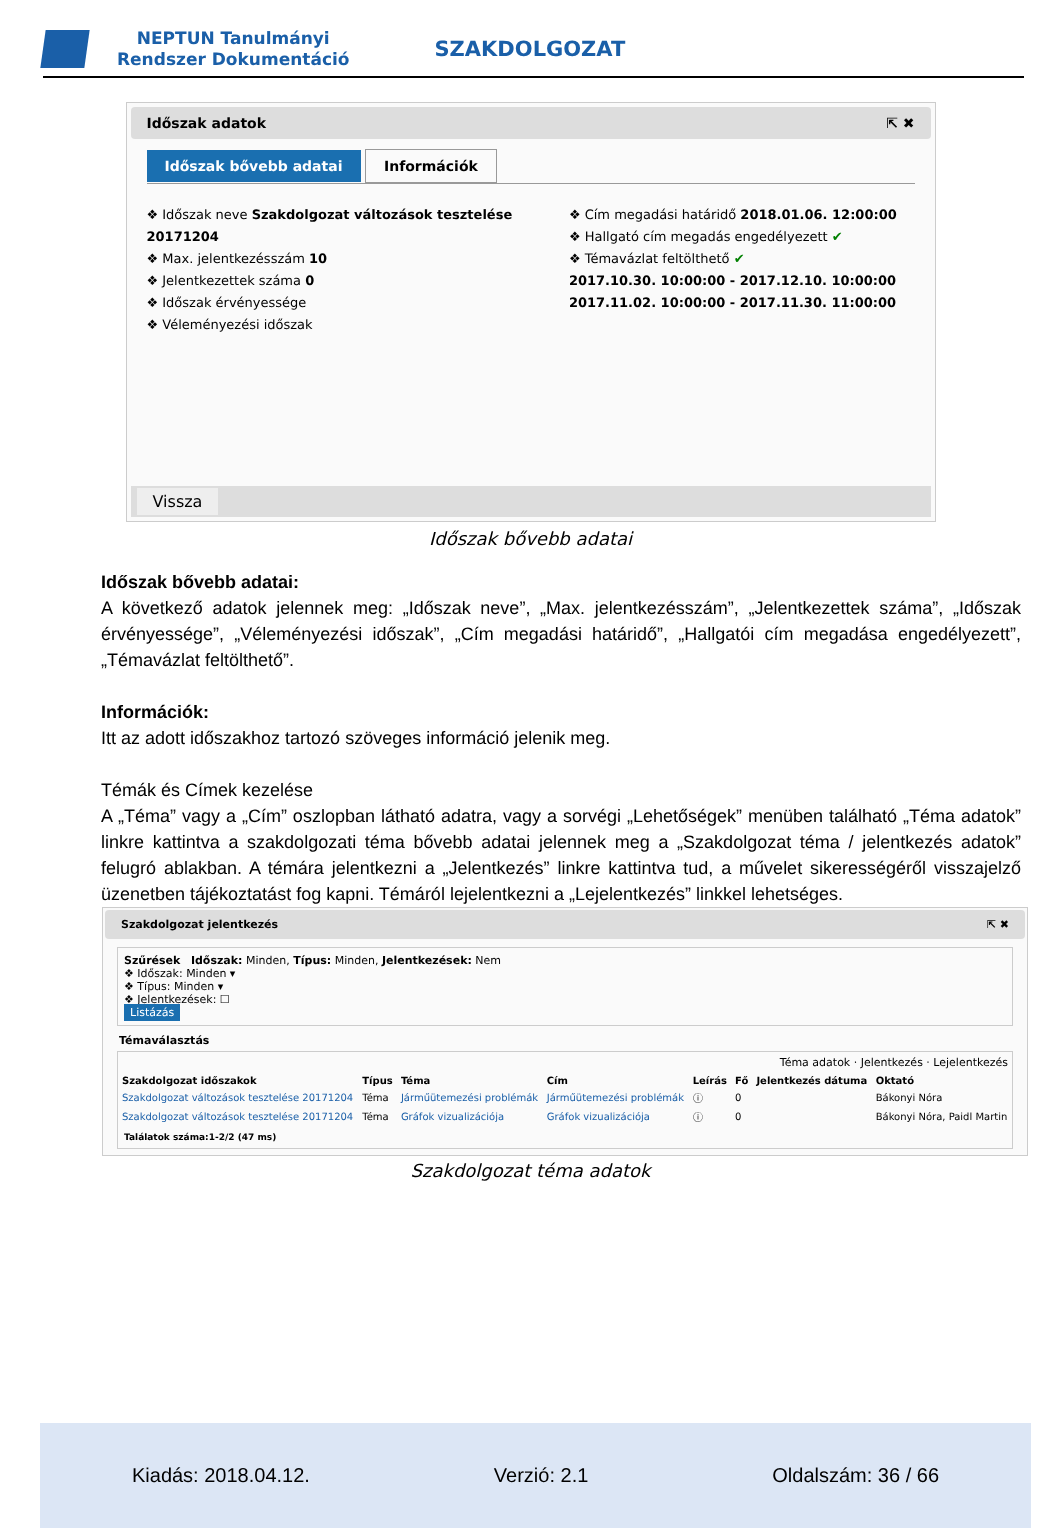NEPTUN Tanulmányi
Rendszer Dokumentáció
SZAKDOLGOZAT
Időszak adatok ⇱ ✖
Időszak bővebb adatai Információk
❖ Időszak neve Szakdolgozat változások tesztelése 20171204
❖ Max. jelentkezésszám 10
❖ Jelentkezettek száma 0
❖ Időszak érvényessége
❖ Véleményezési időszak
❖ Cím megadási határidő 2018.01.06. 12:00:00
❖ Hallgató cím megadás engedélyezett ✔
❖ Témavázlat feltölthető ✔
2017.10.30. 10:00:00 - 2017.12.10. 10:00:00
2017.11.02. 10:00:00 - 2017.11.30. 11:00:00
Vissza
Időszak bővebb adatai
Időszak bővebb adatai:
A következő adatok jelennek meg: „Időszak neve”, „Max. jelentkezésszám”, „Jelentkezettek száma”, „Időszak érvényessége”, „Véleményezési időszak”, „Cím megadási határidő”, „Hallgatói cím megadása engedélyezett”, „Témavázlat feltölthető”.
Információk:
Itt az adott időszakhoz tartozó szöveges információ jelenik meg.
Témák és Címek kezelése
A „Téma” vagy a „Cím” oszlopban látható adatra, vagy a sorvégi „Lehetőségek” menüben található „Téma adatok” linkre kattintva a szakdolgozati téma bővebb adatai jelennek meg a „Szakdolgozat téma / jelentkezés adatok” felugró ablakban. A témára jelentkezni a „Jelentkezés” linkre kattintva tud, a művelet sikerességéről visszajelző üzenetben tájékoztatást fog kapni. Témáról lejelentkezni a „Lejelentkezés” linkkel lehetséges.
Szakdolgozat jelentkezés ⇱ ✖
Szűrések Időszak: Minden, Típus: Minden, Jelentkezések: Nem
❖ Időszak: Minden ▾
❖ Típus: Minden ▾
❖ Jelentkezések: ☐
Listázás
Témaválasztás
Téma adatok · Jelentkezés · Lejelentkezés
| Szakdolgozat időszakok | Típus | Téma | Cím | Leírás | Fő | Jelentkezés dátuma | Oktató |
| --- | --- | --- | --- | --- | --- | --- | --- |
| Szakdolgozat változások tesztelése 20171204 | Téma | Járműütemezési problémák | Járműütemezési problémák | ⓘ | 0 | | Bákonyi Nóra |
| Szakdolgozat változások tesztelése 20171204 | Téma | Gráfok vizualizációja | Gráfok vizualizációja | ⓘ | 0 | | Bákonyi Nóra, Paidl Martin |
Találatok száma:1-2/2 (47 ms)
Szakdolgozat téma adatok
Kiadás: 2018.04.12. Verzió: 2.1 Oldalszám: 36 / 66